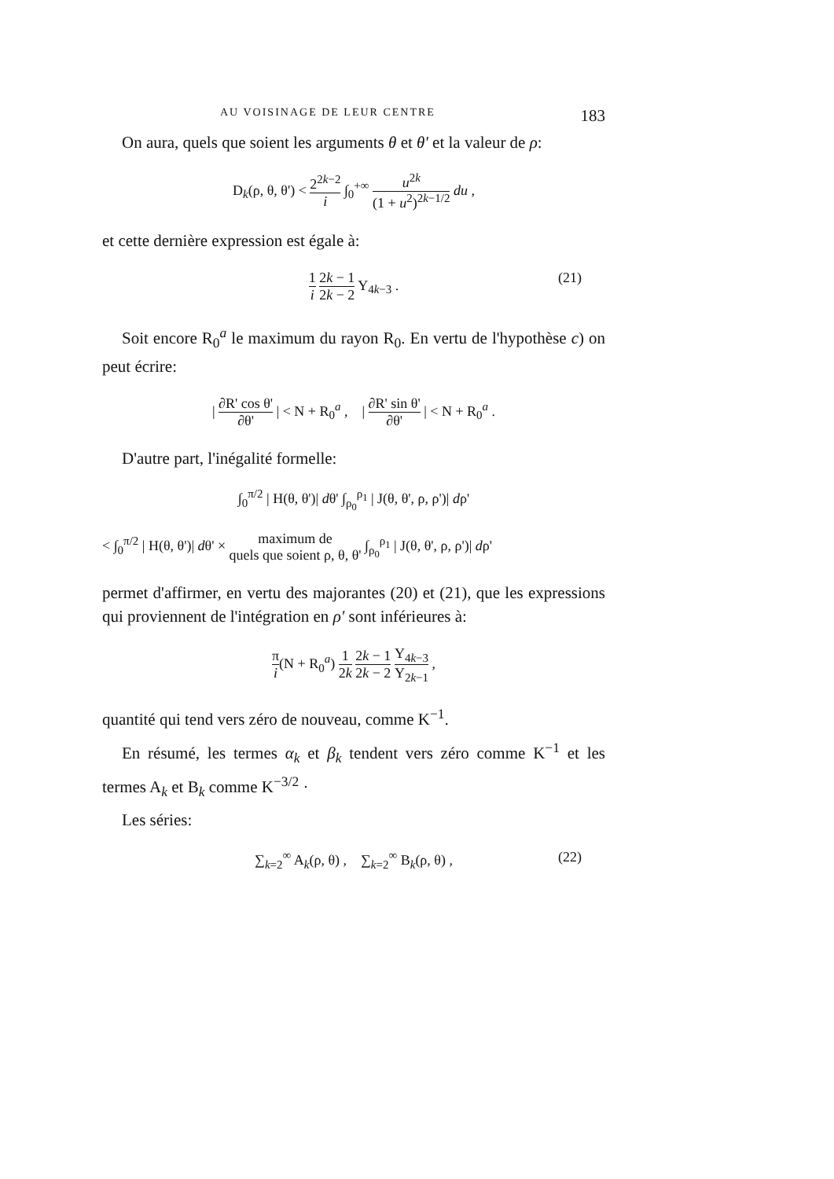AU VOISINAGE DE LEUR CENTRE 183
On aura, quels que soient les arguments θ et θ' et la valeur de ρ:
D<sub>k</sub>(ρ, θ, θ') < 2<sup>2k−2</sup> i ∫<sub>0</sub><sup>+∞</sup> u<sup>2k</sup> (1 + u<sup>2</sup>)<sup>2k−1/2</sup> du ,
et cette dernière expression est égale à:
1 i 2k − 1 2k − 2 Y<sub>4k−3</sub> .
(21)
Soit encore R<sub>0</sub><sup>a</sup> le maximum du rayon R<sub>0</sub>. En vertu de l'hypothèse c) on peut écrire:
| ∂R' cos θ' ∂θ' | < N + R<sub>0</sub><sup>a</sup> , | ∂R' sin θ' ∂θ' | < N + R<sub>0</sub><sup>a</sup> .
D'autre part, l'inégalité formelle:
∫<sub>0</sub><sup>π/2</sup> | H(θ, θ')| dθ' ∫<sub>ρ<sub>0</sub></sub><sup>ρ<sub>1</sub></sup> | J(θ, θ', ρ, ρ')| dρ'
< ∫<sub>0</sub><sup>π/2</sup> | H(θ, θ')| dθ' × maximum de quels que soient ρ, θ, θ' ∫<sub>ρ<sub>0</sub></sub><sup>ρ<sub>1</sub></sup> | J(θ, θ', ρ, ρ')| dρ'
permet d'affirmer, en vertu des majorantes (20) et (21), que les expressions qui proviennent de l'intégration en ρ' sont inférieures à:
π i(N + R<sub>0</sub><sup>a</sup>) 1 2k 2k − 1 2k − 2 Y<sub>4k−3</sub> Y<sub>2k−1</sub> ,
quantité qui tend vers zéro de nouveau, comme K<sup>−1</sup>.
En résumé, les termes α<sub>k</sub> et β<sub>k</sub> tendent vers zéro comme K<sup>−1</sup> et les termes A<sub>k</sub> et B<sub>k</sub> comme K<sup>−3/2</sup> ·
Les séries:
∑<sub>k=2</sub><sup>∞</sup> A<sub>k</sub>(ρ, θ) , ∑<sub>k=2</sub><sup>∞</sup> B<sub>k</sub>(ρ, θ) , (22)